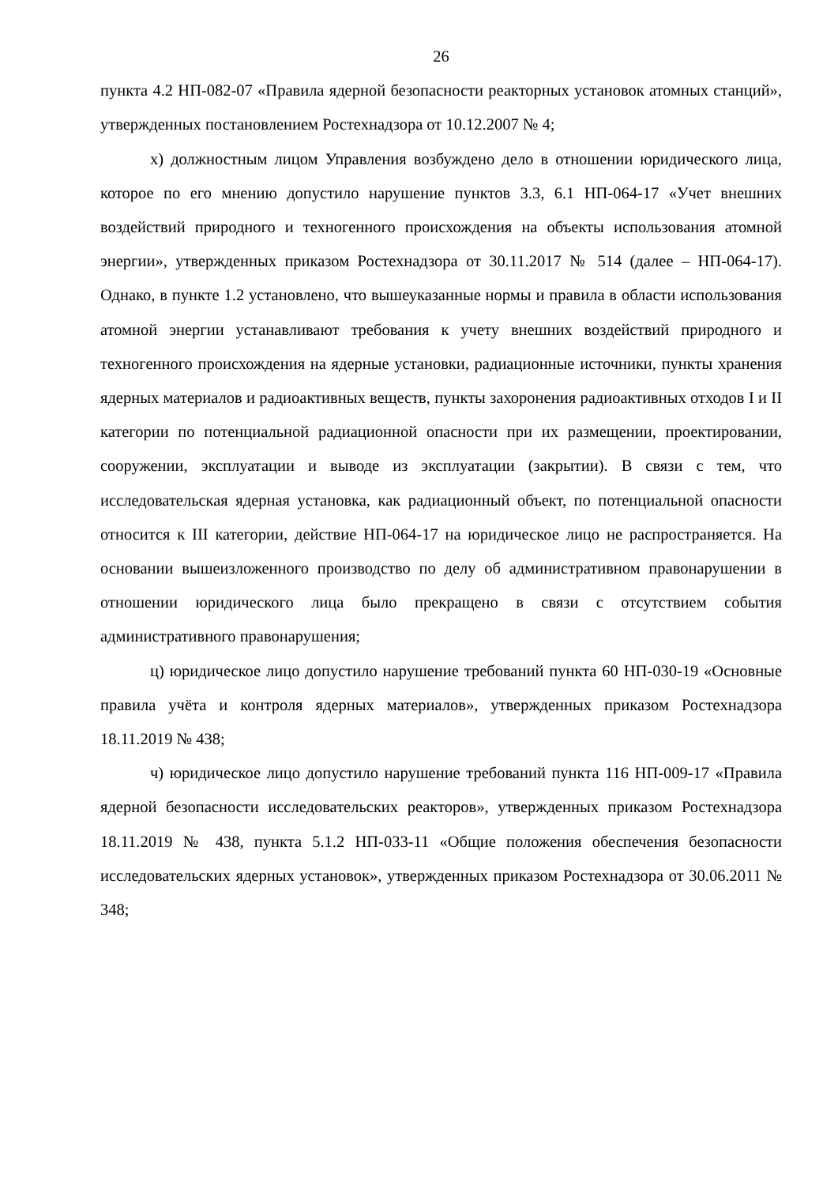26
пункта 4.2 НП-082-07 «Правила ядерной безопасности реакторных установок атомных станций», утвержденных постановлением Ростехнадзора от 10.12.2007 № 4;
х) должностным лицом Управления возбуждено дело в отношении юридического лица, которое по его мнению допустило нарушение пунктов 3.3, 6.1 НП-064-17 «Учет внешних воздействий природного и техногенного происхождения на объекты использования атомной энергии», утвержденных приказом Ростехнадзора от 30.11.2017 № 514 (далее – НП-064-17). Однако, в пункте 1.2 установлено, что вышеуказанные нормы и правила в области использования атомной энергии устанавливают требования к учету внешних воздействий природного и техногенного происхождения на ядерные установки, радиационные источники, пункты хранения ядерных материалов и радиоактивных веществ, пункты захоронения радиоактивных отходов I и II категории по потенциальной радиационной опасности при их размещении, проектировании, сооружении, эксплуатации и выводе из эксплуатации (закрытии). В связи с тем, что исследовательская ядерная установка, как радиационный объект, по потенциальной опасности относится к III категории, действие НП-064-17 на юридическое лицо не распространяется. На основании вышеизложенного производство по делу об административном правонарушении в отношении юридического лица было прекращено в связи с отсутствием события административного правонарушения;
ц) юридическое лицо допустило нарушение требований пункта 60 НП-030-19 «Основные правила учёта и контроля ядерных материалов», утвержденных приказом Ростехнадзора 18.11.2019 № 438;
ч) юридическое лицо допустило нарушение требований пункта 116 НП-009-17 «Правила ядерной безопасности исследовательских реакторов», утвержденных приказом Ростехнадзора 18.11.2019 № 438, пункта 5.1.2 НП-033-11 «Общие положения обеспечения безопасности исследовательских ядерных установок», утвержденных приказом Ростехнадзора от 30.06.2011 № 348;